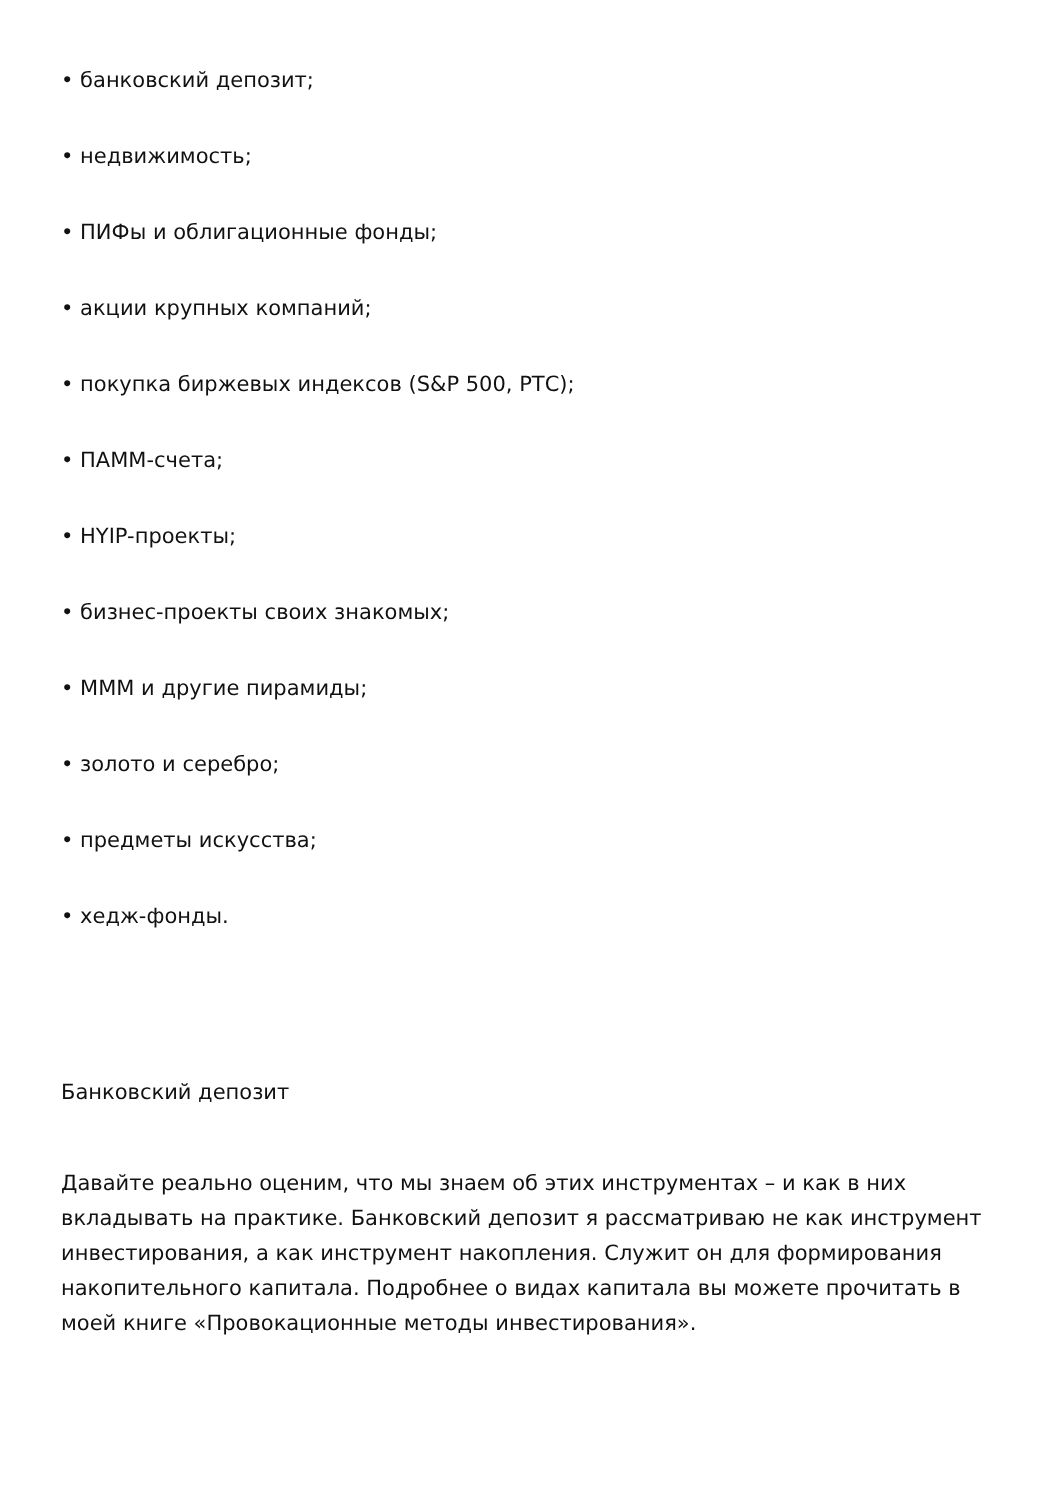• банковский депозит;
• недвижимость;
• ПИФы и облигационные фонды;
• акции крупных компаний;
• покупка биржевых индексов (S&P 500, РТС);
• ПАММ-счета;
• HYIP-проекты;
• бизнес-проекты своих знакомых;
• МММ и другие пирамиды;
• золото и серебро;
• предметы искусства;
• хедж-фонды.
Банковский депозит
Давайте реально оценим, что мы знаем об этих инструментах – и как в них вкладывать на практике. Банковский депозит я рассматриваю не как инструмент инвестирования, а как инструмент накопления. Служит он для формирования накопительного капитала. Подробнее о видах капитала вы можете прочитать в моей книге «Провокационные методы инвестирования».